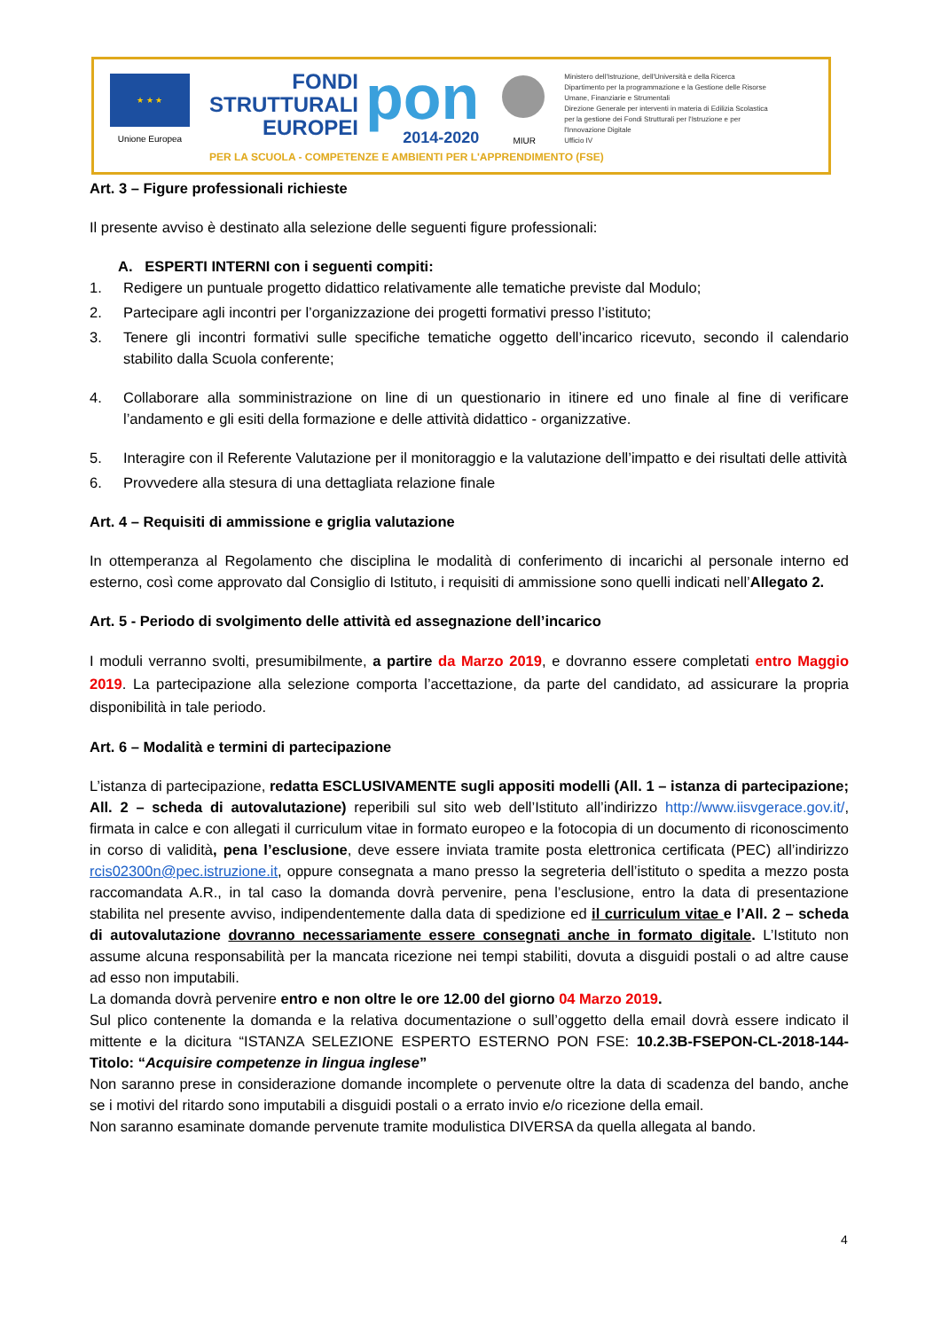★ ★ ★
Unione Europea
FONDI
STRUTTURALI
EUROPEI
pon
2014-2020
MIUR
Ministero dell'Istruzione, dell'Università e della Ricerca
Dipartimento per la programmazione e la Gestione delle Risorse Umane, Finanziarie e Strumentali
Direzione Generale per interventi in materia di Edilizia Scolastica per la gestione dei Fondi Strutturali per l'Istruzione e per l'Innovazione Digitale
Ufficio IV
PER LA SCUOLA - COMPETENZE E AMBIENTI PER L'APPRENDIMENTO (FSE)
Art. 3 – Figure professionali richieste
Il presente avviso è destinato alla selezione delle seguenti figure professionali:
A. ESPERTI INTERNI con i seguenti compiti:
1. Redigere un puntuale progetto didattico relativamente alle tematiche previste dal Modulo;
2. Partecipare agli incontri per l’organizzazione dei progetti formativi presso l’istituto;
3. Tenere gli incontri formativi sulle specifiche tematiche oggetto dell’incarico ricevuto, secondo il calendario stabilito dalla Scuola conferente;
4. Collaborare alla somministrazione on line di un questionario in itinere ed uno finale al fine di verificare l’andamento e gli esiti della formazione e delle attività didattico - organizzative.
5. Interagire con il Referente Valutazione per il monitoraggio e la valutazione dell’impatto e dei risultati delle attività
6. Provvedere alla stesura di una dettagliata relazione finale
Art. 4 – Requisiti di ammissione e griglia valutazione
In ottemperanza al Regolamento che disciplina le modalità di conferimento di incarichi al personale interno ed esterno, così come approvato dal Consiglio di Istituto, i requisiti di ammissione sono quelli indicati nell’Allegato 2.
Art. 5 - Periodo di svolgimento delle attività ed assegnazione dell’incarico
I moduli verranno svolti, presumibilmente, a partire da Marzo 2019, e dovranno essere completati entro Maggio 2019. La partecipazione alla selezione comporta l’accettazione, da parte del candidato, ad assicurare la propria disponibilità in tale periodo.
Art. 6 – Modalità e termini di partecipazione
L’istanza di partecipazione, redatta ESCLUSIVAMENTE sugli appositi modelli (All. 1 – istanza di partecipazione; All. 2 – scheda di autovalutazione) reperibili sul sito web dell’Istituto all’indirizzo http://www.iisvgerace.gov.it/, firmata in calce e con allegati il curriculum vitae in formato europeo e la fotocopia di un documento di riconoscimento in corso di validità, pena l’esclusione, deve essere inviata tramite posta elettronica certificata (PEC) all’indirizzo rcis02300n@pec.istruzione.it, oppure consegnata a mano presso la segreteria dell’istituto o spedita a mezzo posta raccomandata A.R., in tal caso la domanda dovrà pervenire, pena l’esclusione, entro la data di presentazione stabilita nel presente avviso, indipendentemente dalla data di spedizione ed il curriculum vitae e l’All. 2 – scheda di autovalutazione dovranno necessariamente essere consegnati anche in formato digitale. L’Istituto non assume alcuna responsabilità per la mancata ricezione nei tempi stabiliti, dovuta a disguidi postali o ad altre cause ad esso non imputabili.
La domanda dovrà pervenire entro e non oltre le ore 12.00 del giorno 04 Marzo 2019.
Sul plico contenente la domanda e la relativa documentazione o sull’oggetto della email dovrà essere indicato il mittente e la dicitura “ISTANZA SELEZIONE ESPERTO ESTERNO PON FSE: 10.2.3B-FSEPON-CL-2018-144- Titolo: “Acquisire competenze in lingua inglese”
Non saranno prese in considerazione domande incomplete o pervenute oltre la data di scadenza del bando, anche se i motivi del ritardo sono imputabili a disguidi postali o a errato invio e/o ricezione della email.
Non saranno esaminate domande pervenute tramite modulistica DIVERSA da quella allegata al bando.
4